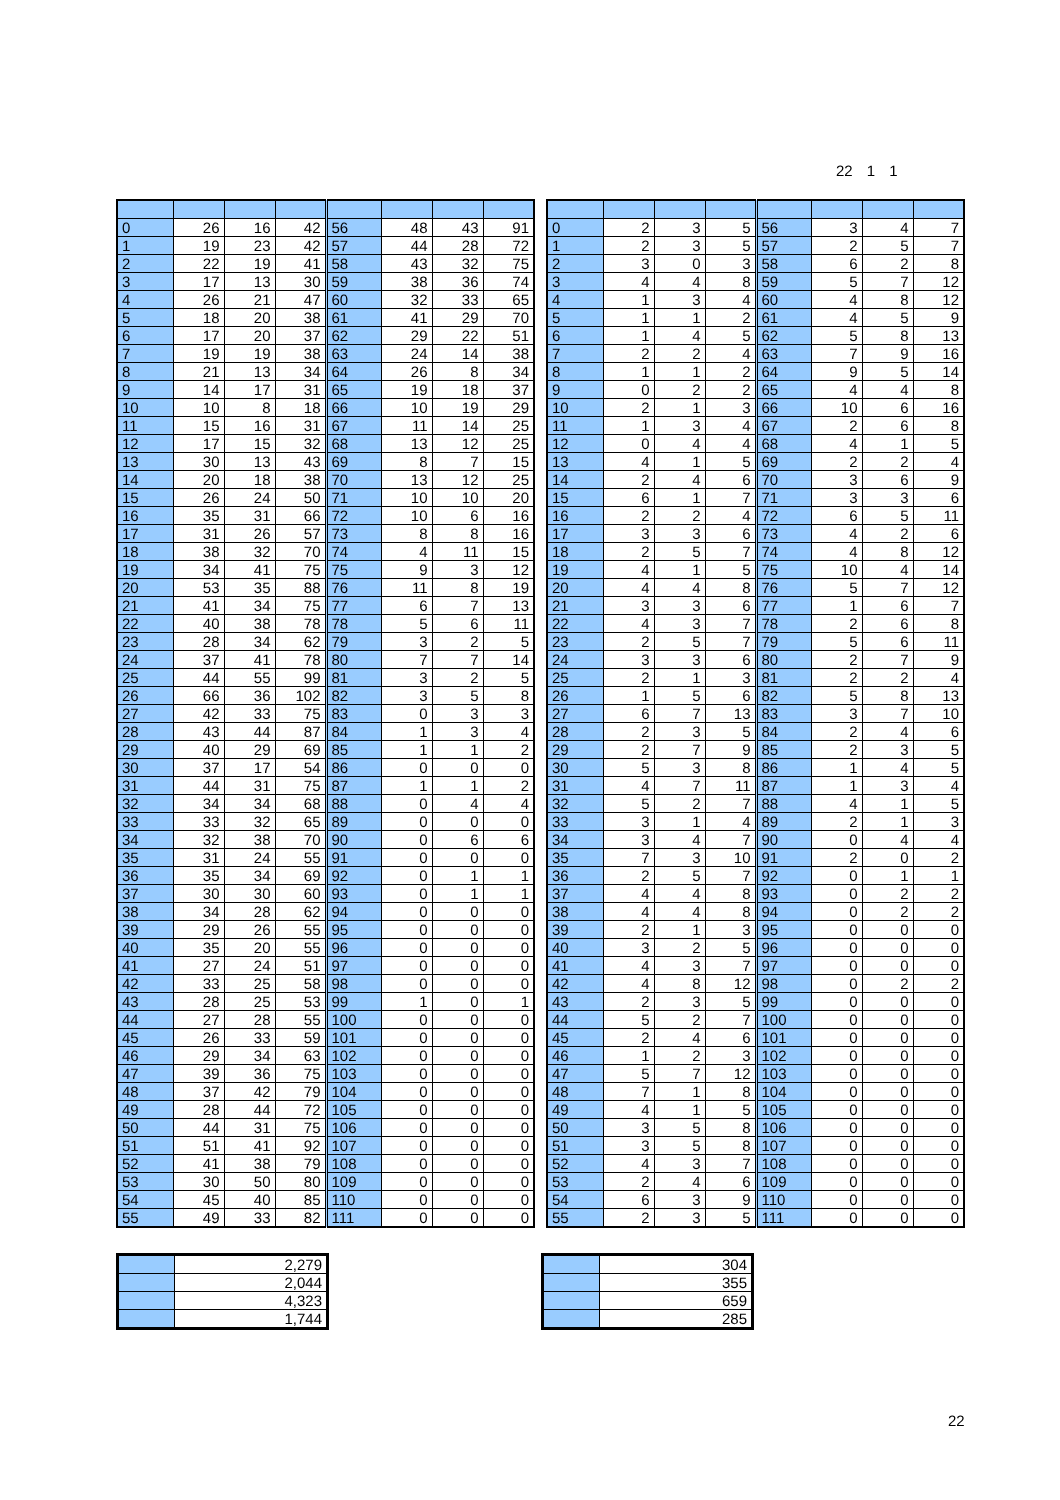22 1 1
| 0 | 26 | 16 | 42 | 56 | 48 | 43 | 91 |
| 1 | 19 | 23 | 42 | 57 | 44 | 28 | 72 |
| 2 | 22 | 19 | 41 | 58 | 43 | 32 | 75 |
| 3 | 17 | 13 | 30 | 59 | 38 | 36 | 74 |
| 4 | 26 | 21 | 47 | 60 | 32 | 33 | 65 |
| 5 | 18 | 20 | 38 | 61 | 41 | 29 | 70 |
| 6 | 17 | 20 | 37 | 62 | 29 | 22 | 51 |
| 7 | 19 | 19 | 38 | 63 | 24 | 14 | 38 |
| 8 | 21 | 13 | 34 | 64 | 26 | 8 | 34 |
| 9 | 14 | 17 | 31 | 65 | 19 | 18 | 37 |
| 10 | 10 | 8 | 18 | 66 | 10 | 19 | 29 |
| 11 | 15 | 16 | 31 | 67 | 11 | 14 | 25 |
| 12 | 17 | 15 | 32 | 68 | 13 | 12 | 25 |
| 13 | 30 | 13 | 43 | 69 | 8 | 7 | 15 |
| 14 | 20 | 18 | 38 | 70 | 13 | 12 | 25 |
| 15 | 26 | 24 | 50 | 71 | 10 | 10 | 20 |
| 16 | 35 | 31 | 66 | 72 | 10 | 6 | 16 |
| 17 | 31 | 26 | 57 | 73 | 8 | 8 | 16 |
| 18 | 38 | 32 | 70 | 74 | 4 | 11 | 15 |
| 19 | 34 | 41 | 75 | 75 | 9 | 3 | 12 |
| 20 | 53 | 35 | 88 | 76 | 11 | 8 | 19 |
| 21 | 41 | 34 | 75 | 77 | 6 | 7 | 13 |
| 22 | 40 | 38 | 78 | 78 | 5 | 6 | 11 |
| 23 | 28 | 34 | 62 | 79 | 3 | 2 | 5 |
| 24 | 37 | 41 | 78 | 80 | 7 | 7 | 14 |
| 25 | 44 | 55 | 99 | 81 | 3 | 2 | 5 |
| 26 | 66 | 36 | 102 | 82 | 3 | 5 | 8 |
| 27 | 42 | 33 | 75 | 83 | 0 | 3 | 3 |
| 28 | 43 | 44 | 87 | 84 | 1 | 3 | 4 |
| 29 | 40 | 29 | 69 | 85 | 1 | 1 | 2 |
| 30 | 37 | 17 | 54 | 86 | 0 | 0 | 0 |
| 31 | 44 | 31 | 75 | 87 | 1 | 1 | 2 |
| 32 | 34 | 34 | 68 | 88 | 0 | 4 | 4 |
| 33 | 33 | 32 | 65 | 89 | 0 | 0 | 0 |
| 34 | 32 | 38 | 70 | 90 | 0 | 6 | 6 |
| 35 | 31 | 24 | 55 | 91 | 0 | 0 | 0 |
| 36 | 35 | 34 | 69 | 92 | 0 | 1 | 1 |
| 37 | 30 | 30 | 60 | 93 | 0 | 1 | 1 |
| 38 | 34 | 28 | 62 | 94 | 0 | 0 | 0 |
| 39 | 29 | 26 | 55 | 95 | 0 | 0 | 0 |
| 40 | 35 | 20 | 55 | 96 | 0 | 0 | 0 |
| 41 | 27 | 24 | 51 | 97 | 0 | 0 | 0 |
| 42 | 33 | 25 | 58 | 98 | 0 | 0 | 0 |
| 43 | 28 | 25 | 53 | 99 | 1 | 0 | 1 |
| 44 | 27 | 28 | 55 | 100 | 0 | 0 | 0 |
| 45 | 26 | 33 | 59 | 101 | 0 | 0 | 0 |
| 46 | 29 | 34 | 63 | 102 | 0 | 0 | 0 |
| 47 | 39 | 36 | 75 | 103 | 0 | 0 | 0 |
| 48 | 37 | 42 | 79 | 104 | 0 | 0 | 0 |
| 49 | 28 | 44 | 72 | 105 | 0 | 0 | 0 |
| 50 | 44 | 31 | 75 | 106 | 0 | 0 | 0 |
| 51 | 51 | 41 | 92 | 107 | 0 | 0 | 0 |
| 52 | 41 | 38 | 79 | 108 | 0 | 0 | 0 |
| 53 | 30 | 50 | 80 | 109 | 0 | 0 | 0 |
| 54 | 45 | 40 | 85 | 110 | 0 | 0 | 0 |
| 55 | 49 | 33 | 82 | 111 | 0 | 0 | 0 |
| 0 | 2 | 3 | 5 | 56 | 3 | 4 | 7 |
| 1 | 2 | 3 | 5 | 57 | 2 | 5 | 7 |
| 2 | 3 | 0 | 3 | 58 | 6 | 2 | 8 |
| 3 | 4 | 4 | 8 | 59 | 5 | 7 | 12 |
| 4 | 1 | 3 | 4 | 60 | 4 | 8 | 12 |
| 5 | 1 | 1 | 2 | 61 | 4 | 5 | 9 |
| 6 | 1 | 4 | 5 | 62 | 5 | 8 | 13 |
| 7 | 2 | 2 | 4 | 63 | 7 | 9 | 16 |
| 8 | 1 | 1 | 2 | 64 | 9 | 5 | 14 |
| 9 | 0 | 2 | 2 | 65 | 4 | 4 | 8 |
| 10 | 2 | 1 | 3 | 66 | 10 | 6 | 16 |
| 11 | 1 | 3 | 4 | 67 | 2 | 6 | 8 |
| 12 | 0 | 4 | 4 | 68 | 4 | 1 | 5 |
| 13 | 4 | 1 | 5 | 69 | 2 | 2 | 4 |
| 14 | 2 | 4 | 6 | 70 | 3 | 6 | 9 |
| 15 | 6 | 1 | 7 | 71 | 3 | 3 | 6 |
| 16 | 2 | 2 | 4 | 72 | 6 | 5 | 11 |
| 17 | 3 | 3 | 6 | 73 | 4 | 2 | 6 |
| 18 | 2 | 5 | 7 | 74 | 4 | 8 | 12 |
| 19 | 4 | 1 | 5 | 75 | 10 | 4 | 14 |
| 20 | 4 | 4 | 8 | 76 | 5 | 7 | 12 |
| 21 | 3 | 3 | 6 | 77 | 1 | 6 | 7 |
| 22 | 4 | 3 | 7 | 78 | 2 | 6 | 8 |
| 23 | 2 | 5 | 7 | 79 | 5 | 6 | 11 |
| 24 | 3 | 3 | 6 | 80 | 2 | 7 | 9 |
| 25 | 2 | 1 | 3 | 81 | 2 | 2 | 4 |
| 26 | 1 | 5 | 6 | 82 | 5 | 8 | 13 |
| 27 | 6 | 7 | 13 | 83 | 3 | 7 | 10 |
| 28 | 2 | 3 | 5 | 84 | 2 | 4 | 6 |
| 29 | 2 | 7 | 9 | 85 | 2 | 3 | 5 |
| 30 | 5 | 3 | 8 | 86 | 1 | 4 | 5 |
| 31 | 4 | 7 | 11 | 87 | 1 | 3 | 4 |
| 32 | 5 | 2 | 7 | 88 | 4 | 1 | 5 |
| 33 | 3 | 1 | 4 | 89 | 2 | 1 | 3 |
| 34 | 3 | 4 | 7 | 90 | 0 | 4 | 4 |
| 35 | 7 | 3 | 10 | 91 | 2 | 0 | 2 |
| 36 | 2 | 5 | 7 | 92 | 0 | 1 | 1 |
| 37 | 4 | 4 | 8 | 93 | 0 | 2 | 2 |
| 38 | 4 | 4 | 8 | 94 | 0 | 2 | 2 |
| 39 | 2 | 1 | 3 | 95 | 0 | 0 | 0 |
| 40 | 3 | 2 | 5 | 96 | 0 | 0 | 0 |
| 41 | 4 | 3 | 7 | 97 | 0 | 0 | 0 |
| 42 | 4 | 8 | 12 | 98 | 0 | 2 | 2 |
| 43 | 2 | 3 | 5 | 99 | 0 | 0 | 0 |
| 44 | 5 | 2 | 7 | 100 | 0 | 0 | 0 |
| 45 | 2 | 4 | 6 | 101 | 0 | 0 | 0 |
| 46 | 1 | 2 | 3 | 102 | 0 | 0 | 0 |
| 47 | 5 | 7 | 12 | 103 | 0 | 0 | 0 |
| 48 | 7 | 1 | 8 | 104 | 0 | 0 | 0 |
| 49 | 4 | 1 | 5 | 105 | 0 | 0 | 0 |
| 50 | 3 | 5 | 8 | 106 | 0 | 0 | 0 |
| 51 | 3 | 5 | 8 | 107 | 0 | 0 | 0 |
| 52 | 4 | 3 | 7 | 108 | 0 | 0 | 0 |
| 53 | 2 | 4 | 6 | 109 | 0 | 0 | 0 |
| 54 | 6 | 3 | 9 | 110 | 0 | 0 | 0 |
| 55 | 2 | 3 | 5 | 111 | 0 | 0 | 0 |
| | 2,279 |
| | 2,044 |
| | 4,323 |
| | 1,744 |
| | 304 |
| | 355 |
| | 659 |
| | 285 |
22